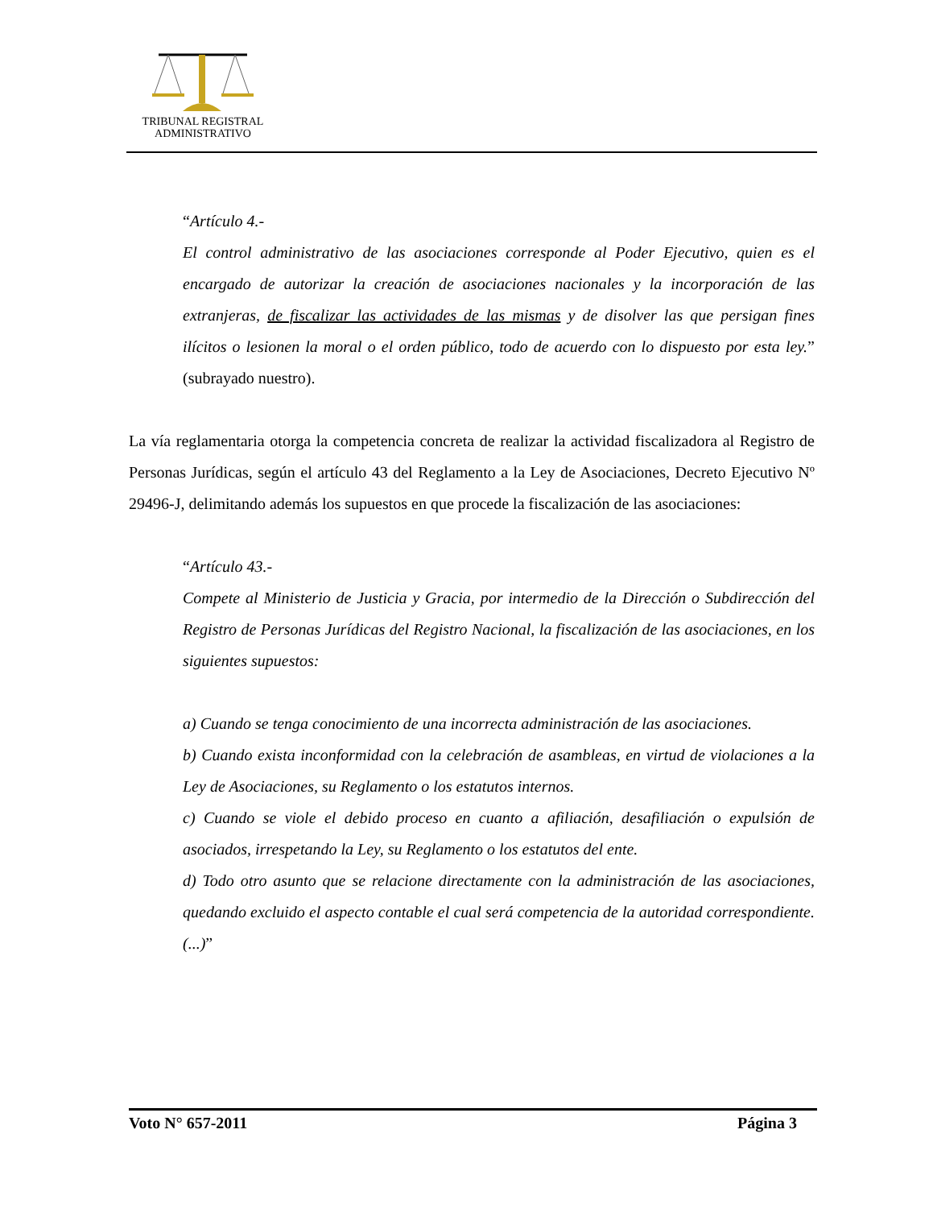TRIBUNAL REGISTRAL
ADMINISTRATIVO
“Artículo 4.-
El control administrativo de las asociaciones corresponde al Poder Ejecutivo, quien es el encargado de autorizar la creación de asociaciones nacionales y la incorporación de las extranjeras, de fiscalizar las actividades de las mismas y de disolver las que persigan fines ilícitos o lesionen la moral o el orden público, todo de acuerdo con lo dispuesto por esta ley.” (subrayado nuestro).
La vía reglamentaria otorga la competencia concreta de realizar la actividad fiscalizadora al Registro de Personas Jurídicas, según el artículo 43 del Reglamento a la Ley de Asociaciones, Decreto Ejecutivo Nº 29496-J, delimitando además los supuestos en que procede la fiscalización de las asociaciones:
“Artículo 43.-
Compete al Ministerio de Justicia y Gracia, por intermedio de la Dirección o Subdirección del Registro de Personas Jurídicas del Registro Nacional, la fiscalización de las asociaciones, en los siguientes supuestos:
a) Cuando se tenga conocimiento de una incorrecta administración de las asociaciones.
b) Cuando exista inconformidad con la celebración de asambleas, en virtud de violaciones a la Ley de Asociaciones, su Reglamento o los estatutos internos.
c) Cuando se viole el debido proceso en cuanto a afiliación, desafiliación o expulsión de asociados, irrespetando la Ley, su Reglamento o los estatutos del ente.
d) Todo otro asunto que se relacione directamente con la administración de las asociaciones, quedando excluido el aspecto contable el cual será competencia de la autoridad correspondiente. (...)”
Voto N° 657-2011 Página 3